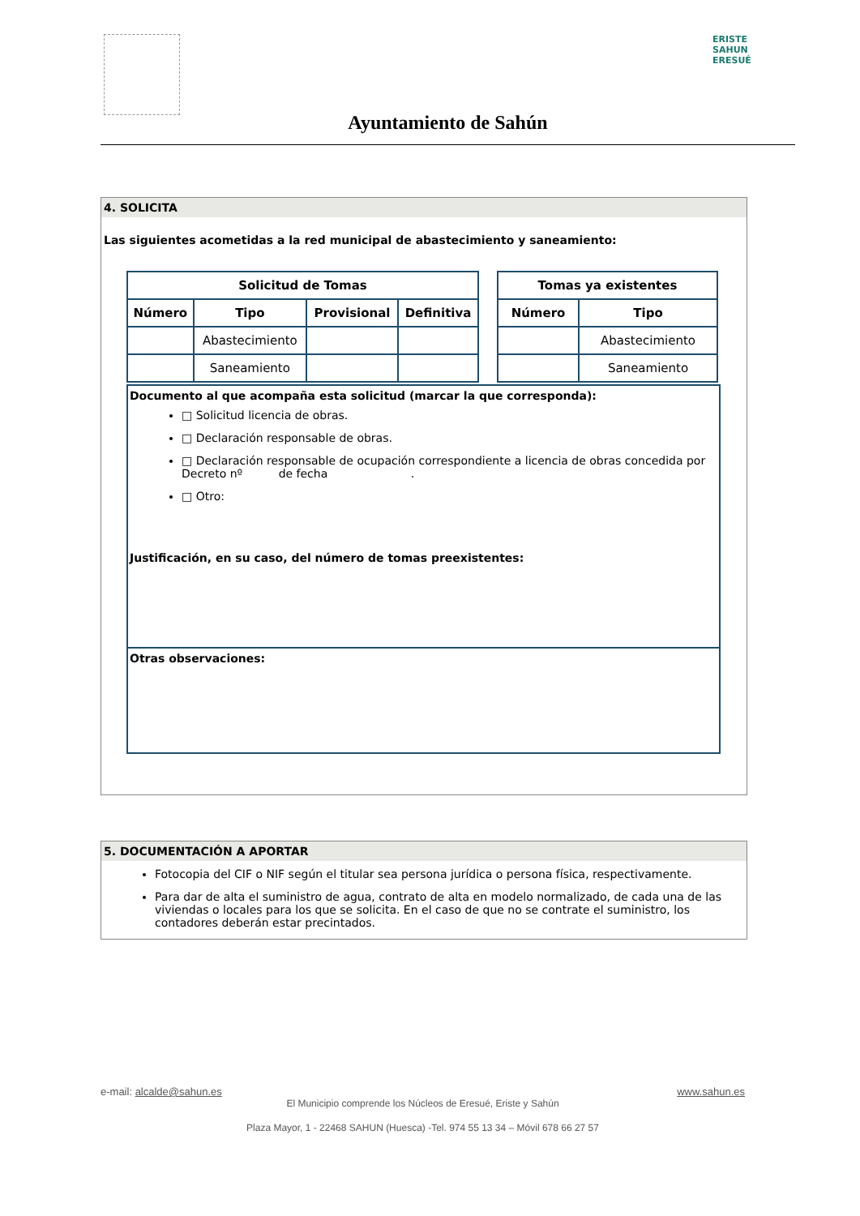ERISTE
SAHUN
ERESUÉ
Ayuntamiento de Sahún
4. SOLICITA
Las siguientes acometidas a la red municipal de abastecimiento y saneamiento:
| Solicitud de Tomas | | | |
| --- | --- | --- | --- |
| Número | Tipo | Provisional | Definitiva |
| | Abastecimiento | | |
| | Saneamiento | | |
| Tomas ya existentes | |
| --- | --- |
| Número | Tipo |
| | Abastecimiento |
| | Saneamiento |
Documento al que acompaña esta solicitud (marcar la que corresponda):
□ Solicitud licencia de obras.
□ Declaración responsable de obras.
□ Declaración responsable de ocupación correspondiente a licencia de obras concedida por Decreto nº de fecha .
□ Otro:
Justificación, en su caso, del número de tomas preexistentes:
Otras observaciones:
5. DOCUMENTACIÓN A APORTAR
Fotocopia del CIF o NIF según el titular sea persona jurídica o persona física, respectivamente.
Para dar de alta el suministro de agua, contrato de alta en modelo normalizado, de cada una de las viviendas o locales para los que se solicita. En el caso de que no se contrate el suministro, los contadores deberán estar precintados.
e-mail: alcalde@sahun.es www.sahun.es
El Municipio comprende los Núcleos de Eresué, Eriste y Sahún
Plaza Mayor, 1 - 22468 SAHUN (Huesca) -Tel. 974 55 13 34 – Móvil 678 66 27 57